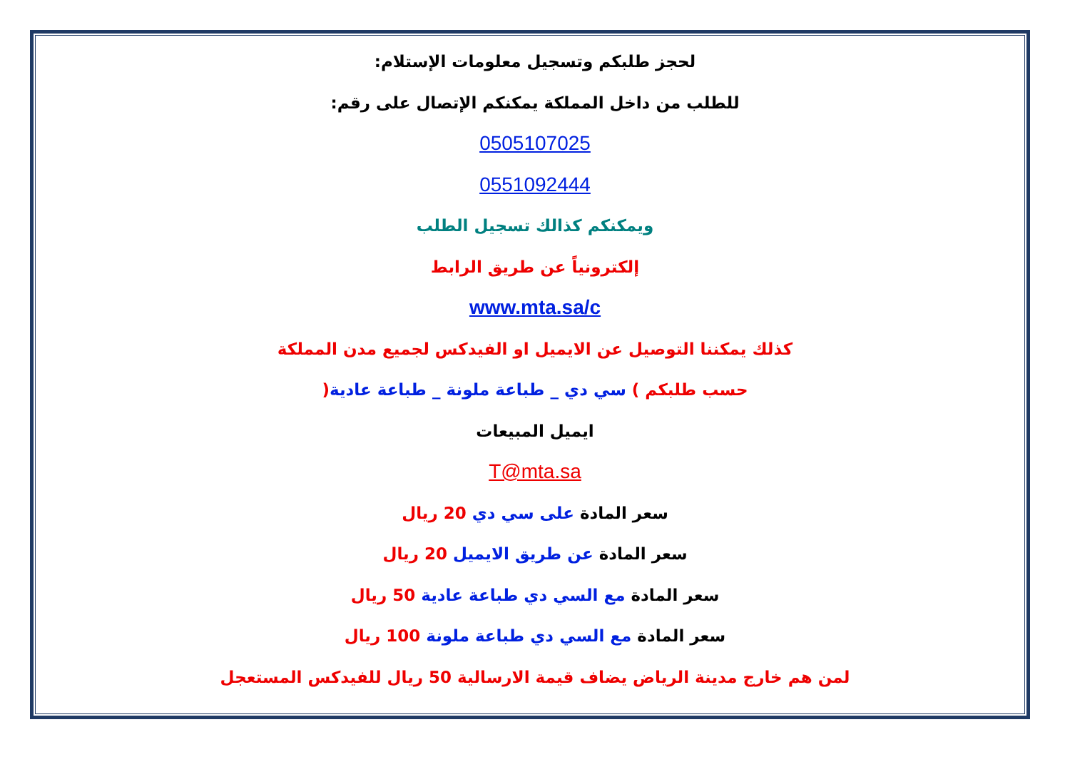لحجز طلبكم وتسجيل معلومات الإستلام:
للطلب من داخل المملكة يمكنكم الإتصال على رقم:
0505107025
0551092444
ويمكنكم كذالك تسجيل الطلب
إلكترونياً عن طريق الرابط
www.mta.sa/c
كذلك يمكننا التوصيل عن الايميل او الفيدكس لجميع مدن المملكة
حسب طلبكم ) سي دي _ طباعة ملونة _ طباعة عادية(
ايميل المبيعات
T@mta.sa
سعر المادة على سي دي 20 ريال
سعر المادة عن طريق الايميل 20 ريال
سعر المادة مع السي دي طباعة عادية 50 ريال
سعر المادة مع السي دي طباعة ملونة 100 ريال
لمن هم خارج مدينة الرياض يضاف قيمة الارسالية 50 ريال للفيدكس المستعجل